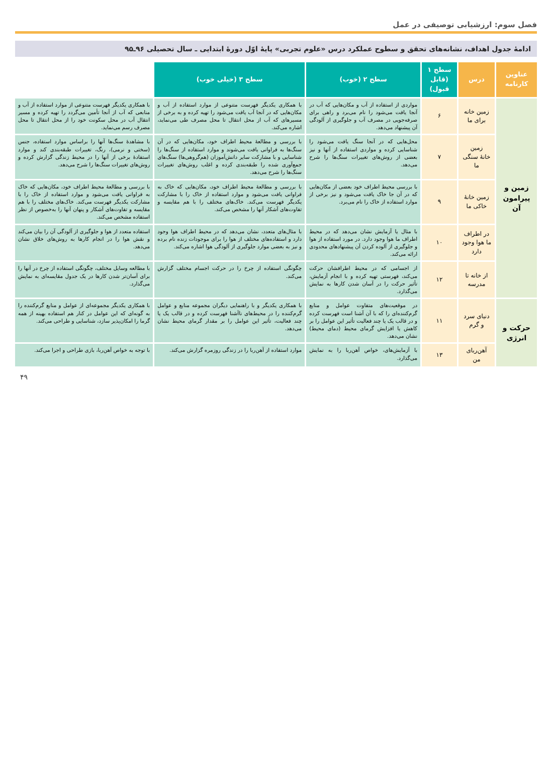فصل سوم: ارزشیابی توصیفی در عمل
ادامهٔ جدول اهداف، نشانه‌های تحقق و سطوح عملکرد درس «علوم تجربی» پایهٔ اوّل دورهٔ ابتدایی ـ سال تحصیلی ۹۶ـ۹۵
| عناوین کارنامه | درس | سطح ۱ (قابل قبول) | سطح ۲ (خوب) | سطح ۳ (خیلی خوب) | |
| --- | --- | --- | --- | --- | --- |
| زمین و پیرامون آن | زمین خانه برای ما | ۶ | مواردی از استفاده از آب و مکان‌هایی که آب در آنجا یافت می‌شود را نام می‌برد و راهی برای صرفه‌جویی در مصرف آب و جلوگیری از آلودگی آن پیشنهاد می‌دهد. | با همکاری یکدیگر فهرست متنوعی از موارد استفاده از آب و مکان‌هایی که در آنجا آب یافت می‌شود را تهیه کرده و به برخی از مسیرهای که آب از محل انتقال تا محل مصرف طی می‌نماید، اشاره می‌کند. | با همکاری یکدیگر فهرست متنوعی از موارد استفاده از آب و منابعی که آب از آنجا تأمین می‌گردد را تهیه کرده و مسیر انتقال آب در محل سکونت خود را از محل انتقال تا محل مصرف رسم می‌نماید. |
| | زمین خانهٔ سنگی ما | ۷ | محل‌هایی که در آنجا سنگ یافت می‌شود را شناسایی کرده و مواردی استفاده از آنها و نیز بعضی از روش‌های تغییرات سنگ‌ها را شرح می‌دهد. | با بررسی و مطالعهٔ محیط اطراف خود، مکان‌هایی که در آن سنگ‌ها به فراوانی یافت می‌شوند و موارد استفاده از سنگ‌ها را شناسایی و با مشارکت سایر دانش‌آموزان (هم‌گروهی‌ها) سنگ‌های جمع‌آوری شده را طبقه‌بندی کرده و اغلب روش‌های تغییرات سنگ‌ها را شرح می‌دهد. | با مشاهدهٔ سنگ‌ها آنها را براساس موارد استفاده، جنس (سختی و نرمی)، رنگ، تغییرات طبقه‌بندی کند و موارد استفادهٔ برخی از آنها را در محیط زندگی گزارش کرده و روش‌های تغییرات سنگ‌ها را شرح می‌دهد. |
| | زمین خانهٔ خاکی ما | ۹ | با بررسی محیط اطراف خود بعضی از مکان‌هایی که در آن جا خاک یافت می‌شود و نیز برخی از موارد استفاده از خاک را نام می‌برد. | با بررسی و مطالعهٔ محیط اطراف خود، مکان‌هایی که خاک به فراوانی یافت می‌شود و موارد استفاده از خاک را با مشارکت یکدیگر فهرست می‌کند. خاک‌های مختلف را با هم مقایسه و تفاوت‌های آشکار آنها را مشخص می‌کند. | با بررسی و مطالعهٔ محیط اطراف خود، مکان‌هایی که خاک به فراوانی یافت می‌شود و موارد استفاده از خاک را با مشارکت یکدیگر فهرست می‌کند. خاک‌های مختلف را با هم مقایسه و تفاوت‌های آشکار و پنهان آنها را به‌خصوص از نظر استفاده مشخص می‌کند. |
| | در اطراف ما هوا وجود دارد | ۱۰ | با مثال یا آزمایش نشان می‌دهد که در محیط اطراف ما هوا وجود دارد. در مورد استفاده از هوا و جلوگیری از آلوده کردن آن پیشنهادهای محدودی ارائه می‌کند. | با مثال‌های متعدد، نشان می‌دهد که در محیط اطراف هوا وجود دارد و استفاده‌های مختلف از هوا را برای موجودات زنده نام برده و نیز به بعضی موارد جلوگیری از آلودگی هوا اشاره می‌کند. | استفاده متعدد از هوا و جلوگیری از آلودگی آن را بیان می‌کند و نقش هوا را در انجام کارها به روش‌های خلاق نشان می‌دهد. |
| | از خانه تا مدرسه | ۱۲ | از اجسامی که در محیط اطرافشان حرکت می‌کند، فهرستی تهیه کرده و با انجام آزمایش، تأثیر حرکت را در آسان شدن کارها به نمایش می‌گذارد. | چگونگی استفاده از چرخ را در حرکت اجسام مختلف گزارش می‌کند. | با مطالعه وسایل مختلف، چگونگی استفاده از چرخ در آنها را برای آسان‌تر شدن کارها در یک جدول مقایسه‌ای به نمایش می‌گذارد. |
| حرکت و انرژی | دنیای سرد و گرم | ۱۱ | در موقعیت‌های متفاوت عوامل و منابع گرم‌کننده‌ای را که با آن آشنا است فهرست کرده و در قالب یک یا چند فعالیت تأثیر این عوامل را بر کاهش یا افزایش گرمای محیط (دمای محیط) نشان می‌دهد. | با همکاری یکدیگر و با راهنمایی دیگران مجموعه منابع و عوامل گرم‌کننده را در محیط‌های ناآشنا فهرست کرده و در قالب یک یا چند فعالیت، تأثیر این عوامل را بر مقدار گرمای محیط نشان می‌دهد. | با همکاری یکدیگر مجموعه‌ای از عوامل و منابع گرم‌کننده را به گونه‌ای که این عوامل در کنار هم استفاده بهینه از همه گرما را امکان‌پذیر سازد، شناسایی و طراحی می‌کند. |
| | آهن‌ربای من | ۱۳ | با آزمایش‌های، خواص آهن‌ربا را به نمایش می‌گذارد. | موارد استفاده از آهن‌ربا را در زندگی روزمره گزارش می‌کند. | با توجه به خواص آهن‌ربا، بازی طراحی و اجرا می‌کند. |
۴۹